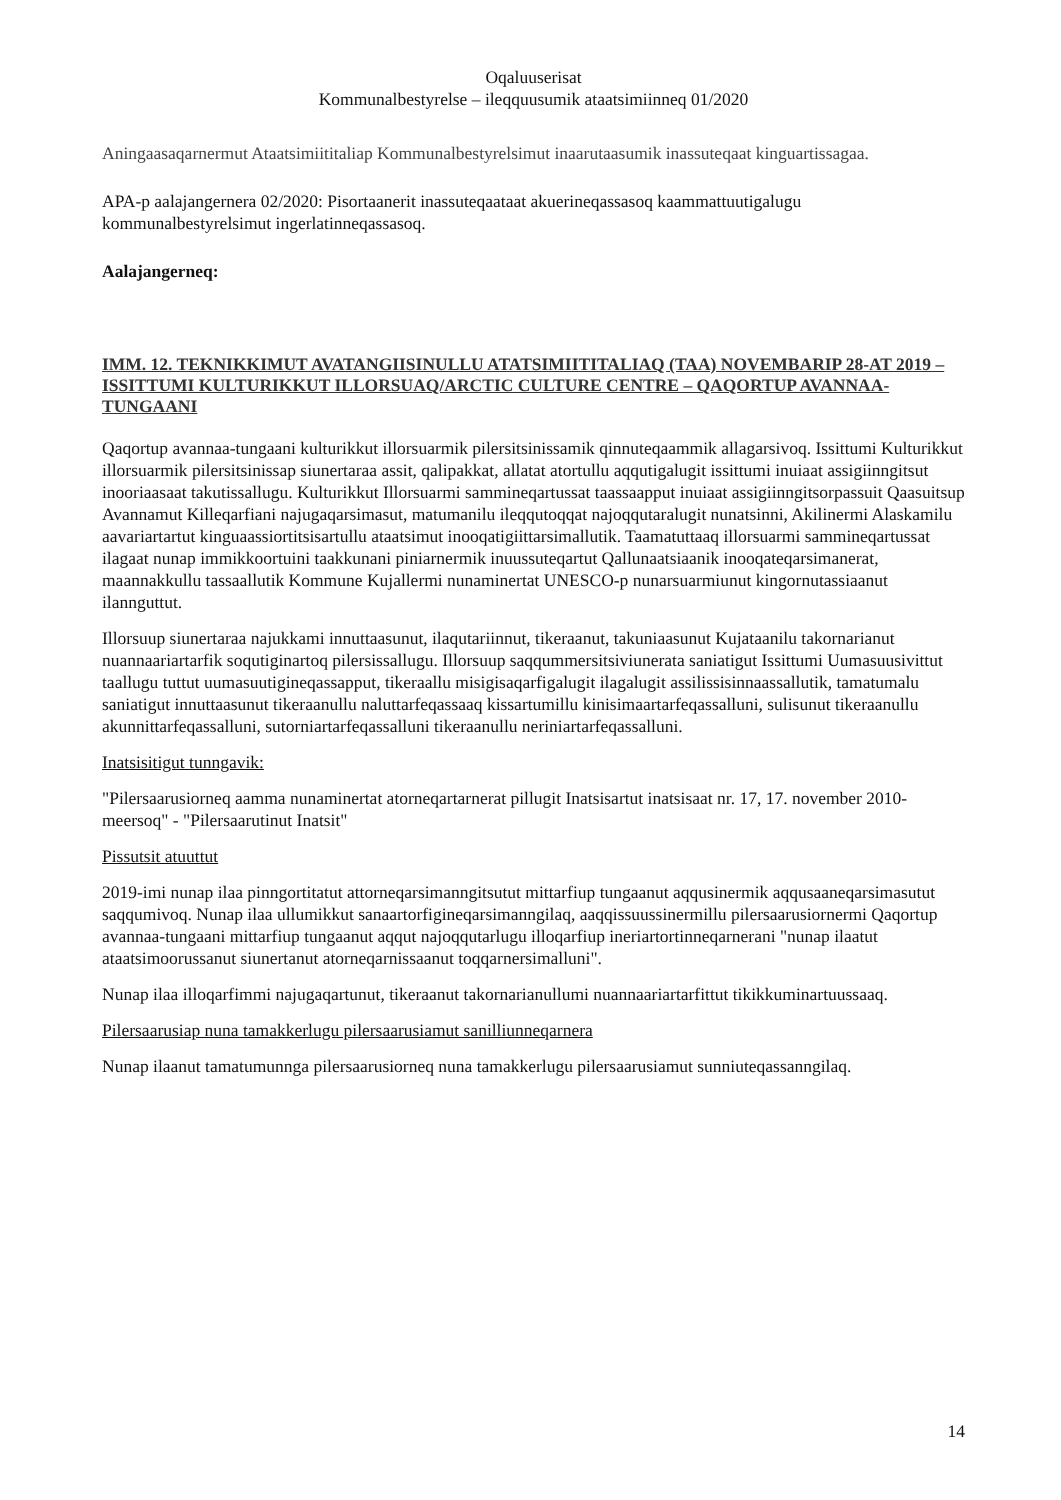Oqaluuserisat
Kommunalbestyrelse – ileqquusumik ataatsimiinneq 01/2020
Aningaasaqarnermut Ataatsimiititaliap Kommunalbestyrelsimut inaarutaasumik inassuteqaat kinguartissagaa.
APA-p aalajangernera 02/2020: Pisortaanerit inassuteqaataat akuerineqassasoq kaammattuutigalugu kommunalbestyrelsimut ingerlatinneqassasoq.
Aalajangerneq:
IMM. 12. TEKNIKKIMUT AVATANGIISINULLU ATATSIMIITITALIAQ (TAA) NOVEMBARIP 28-AT 2019 – ISSITTUMI KULTURIKKUT ILLORSUAQ/ARCTIC CULTURE CENTRE – QAQORTUP AVANNAA-TUNGAANI
Qaqortup avannaa-tungaani kulturikkut illorsuarmik pilersitsinissamik qinnuteqaammik allagarsivoq. Issittumi Kulturikkut illorsuarmik pilersitsinissap siunertaraa assit, qalipakkat, allatat atortullu aqqutigalugit issittumi inuiaat assigiinngitsut inooriaasaat takutissallugu. Kulturikkut Illorsuarmi sammineqartussat taassaapput inuiaat assigiinngitsorpassuit Qaasuitsup Avannamut Killeqarfiani najugaqarsimasut, matumanilu ileqqutoqqat najoqqutaralugit nunatsinni, Akilinermi Alaskamilu aavariartartut kinguaassiortitsisartullu ataatsimut inooqatigiittarsimallutik. Taamatuttaaq illorsuarmi sammineqartussat ilagaat nunap immikkoortuini taakkunani piniarnermik inuussuteqartut Qallunaatsiaanik inooqateqarsimanerat, maannakkullu tassaallutik Kommune Kujallermi nunaminertat UNESCO-p nunarsuarmiunut kingornutassiaanut ilannguttut.
Illorsuup siunertaraa najukkami innuttaasunut, ilaqutariinnut, tikeraanut, takuniaasunut Kujataanilu takornarianut nuannaariartarfik soqutiginartoq pilersissallugu. Illorsuup saqqummersitsiviunerata saniatigut Issittumi Uumasuusivittut taallugu tuttut uumasuutigineqassapput, tikeraallu misigisaqarfigalugit ilagalugit assilissisinnaassallutik, tamatumalu saniatigut innuttaasunut tikeraanullu naluttarfeqassaaq kissartumillu kinisimaartarfeqassalluni, sulisunut tikeraanullu akunnittarfeqassalluni, sutorniartarfeqassalluni tikeraanullu neriniartarfeqassalluni.
Inatsisitigut tunngavik:
"Pilersaarusiorneq aamma nunaminertat atorneqartarnerat pillugit Inatsisartut inatsisaat nr. 17, 17. november 2010-meersoq" - "Pilersaarutinut Inatsit"
Pissutsit atuuttut
2019-imi nunap ilaa pinngortitatut attorneqarsimanngitsutut mittarfiup tungaanut aqqusinermik aqqusaaneqarsimasutut saqqumivoq. Nunap ilaa ullumikkut sanaartorfigineqarsimanngilaq, aaqqissuussinermillu pilersaarusiornermi Qaqortup avannaa-tungaani mittarfiup tungaanut aqqut najoqqutarlugu illoqarfiup ineriartortinneqarnerani "nunap ilaatut ataatsimoorussanut siunertanut atorneqarnissaanut toqqarnersimalluni".
Nunap ilaa illoqarfimmi najugaqartunut, tikeraanut takornarianullumi nuannaariartarfittut tikikkuminartuussaaq.
Pilersaarusiap nuna tamakkerlugu pilersaarusiamut sanilliunneqarnera
Nunap ilaanut tamatumunnga pilersaarusiorneq nuna tamakkerlugu pilersaarusiamut sunniuteqassanngilaq.
14